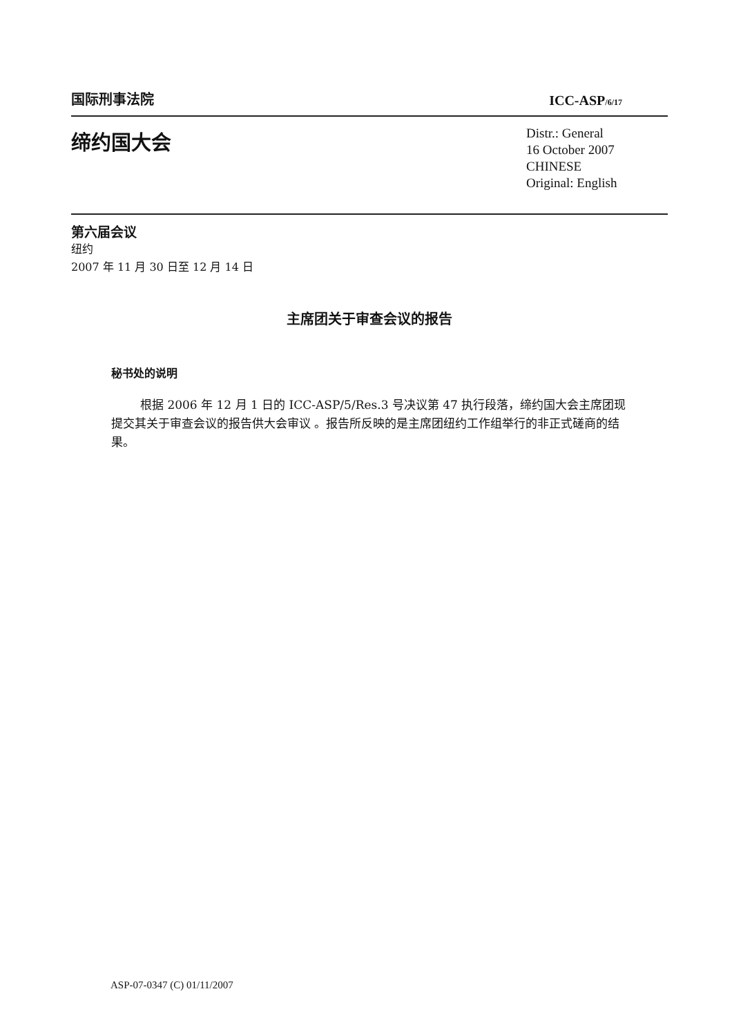国际刑事法院
ICC-ASP/6/17
缔约国大会
Distr.: General
16 October 2007
CHINESE
Original: English
第六届会议
纽约
2007 年 11 月 30 日至 12 月 14 日
主席团关于审查会议的报告
秘书处的说明
根据 2006 年 12 月 1 日的 ICC-ASP/5/Res.3 号决议第 47 执行段落，缔约国大会主席团现提交其关于审查会议的报告供大会审议 。报告所反映的是主席团纽约工作组举行的非正式磋商的结果。
ASP-07-0347 (C) 01/11/2007